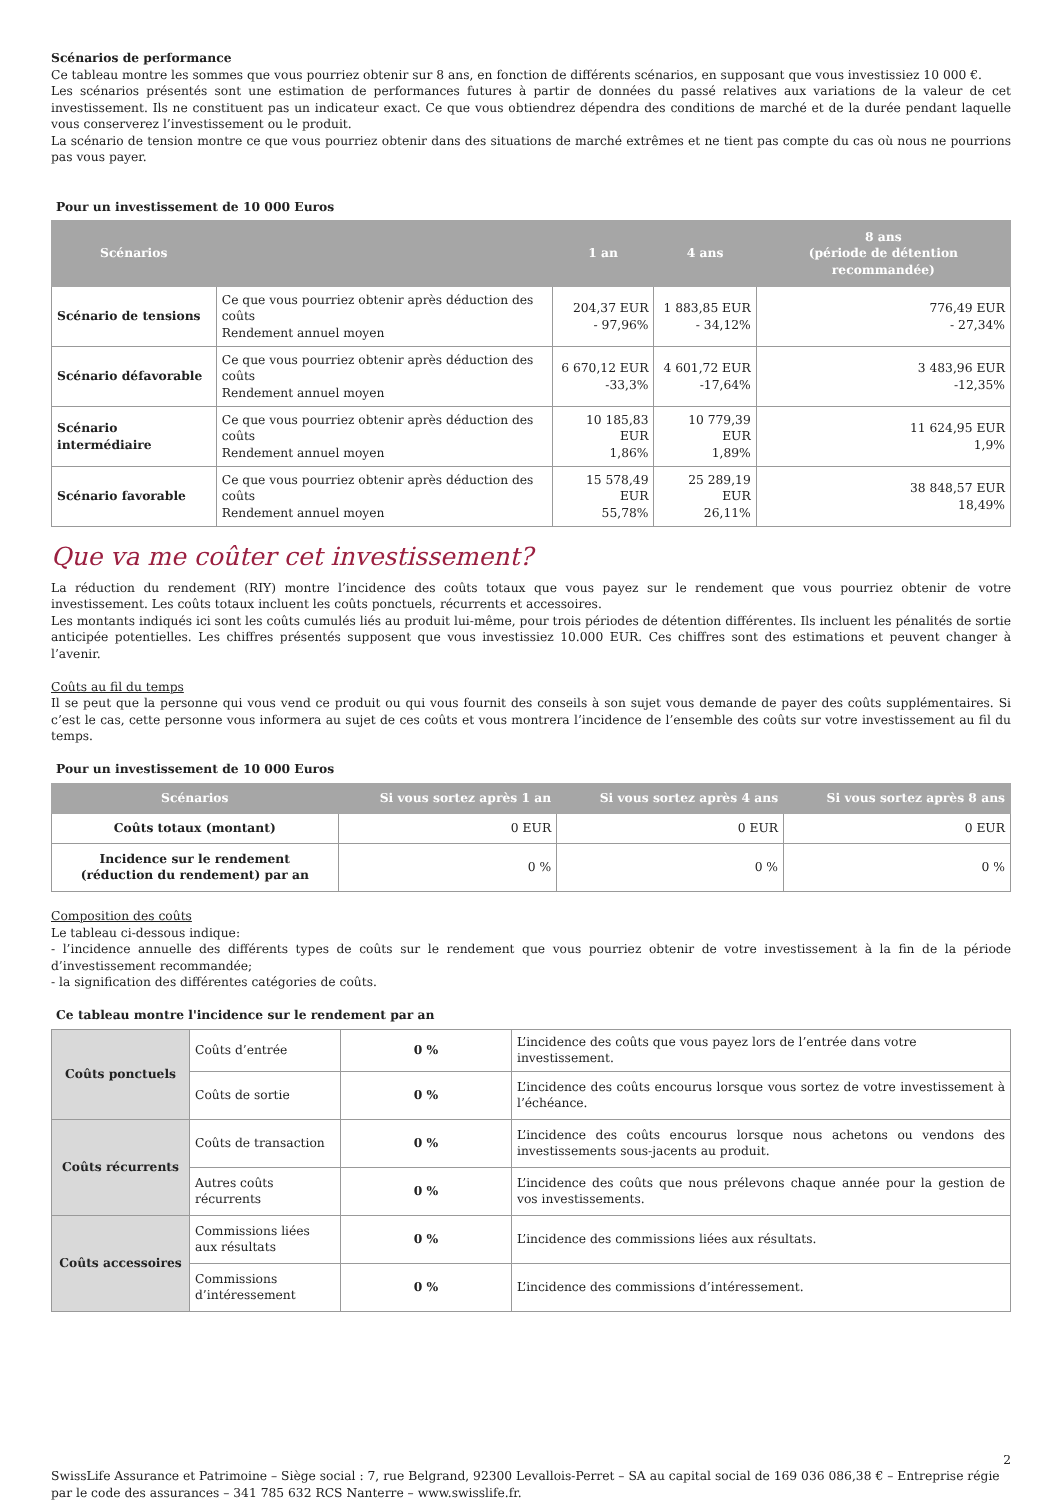Scénarios de performance
Ce tableau montre les sommes que vous pourriez obtenir sur 8 ans, en fonction de différents scénarios, en supposant que vous investissiez 10 000 €.
Les scénarios présentés sont une estimation de performances futures à partir de données du passé relatives aux variations de la valeur de cet investissement. Ils ne constituent pas un indicateur exact. Ce que vous obtiendrez dépendra des conditions de marché et de la durée pendant laquelle vous conserverez l’investissement ou le produit.
La scénario de tension montre ce que vous pourriez obtenir dans des situations de marché extrêmes et ne tient pas compte du cas où nous ne pourrions pas vous payer.
Pour un investissement de 10 000 Euros
| Scénarios | | 1 an | 4 ans | 8 ans (période de détention recommandée) |
| --- | --- | --- | --- | --- |
| Scénario de tensions | Ce que vous pourriez obtenir après déduction des coûts Rendement annuel moyen | 204,37 EUR - 97,96% | 1 883,85 EUR - 34,12% | 776,49 EUR - 27,34% |
| Scénario défavorable | Ce que vous pourriez obtenir après déduction des coûts Rendement annuel moyen | 6 670,12 EUR -33,3% | 4 601,72 EUR -17,64% | 3 483,96 EUR -12,35% |
| Scénario intermédiaire | Ce que vous pourriez obtenir après déduction des coûts Rendement annuel moyen | 10 185,83 EUR 1,86% | 10 779,39 EUR 1,89% | 11 624,95 EUR 1,9% |
| Scénario favorable | Ce que vous pourriez obtenir après déduction des coûts Rendement annuel moyen | 15 578,49 EUR 55,78% | 25 289,19 EUR 26,11% | 38 848,57 EUR 18,49% |
Que va me coûter cet investissement?
La réduction du rendement (RIY) montre l’incidence des coûts totaux que vous payez sur le rendement que vous pourriez obtenir de votre investissement. Les coûts totaux incluent les coûts ponctuels, récurrents et accessoires.
Les montants indiqués ici sont les coûts cumulés liés au produit lui-même, pour trois périodes de détention différentes. Ils incluent les pénalités de sortie anticipée potentielles. Les chiffres présentés supposent que vous investissiez 10.000 EUR. Ces chiffres sont des estimations et peuvent changer à l’avenir.
Coûts au fil du temps
Il se peut que la personne qui vous vend ce produit ou qui vous fournit des conseils à son sujet vous demande de payer des coûts supplémentaires. Si c’est le cas, cette personne vous informera au sujet de ces coûts et vous montrera l’incidence de l’ensemble des coûts sur votre investissement au fil du temps.
Pour un investissement de 10 000 Euros
| Scénarios | Si vous sortez après 1 an | Si vous sortez après 4 ans | Si vous sortez après 8 ans |
| --- | --- | --- | --- |
| Coûts totaux (montant) | 0 EUR | 0 EUR | 0 EUR |
| Incidence sur le rendement (réduction du rendement) par an | 0 % | 0 % | 0 % |
Composition des coûts
Le tableau ci-dessous indique:
- l’incidence annuelle des différents types de coûts sur le rendement que vous pourriez obtenir de votre investissement à la fin de la période d’investissement recommandée;
- la signification des différentes catégories de coûts.
Ce tableau montre l'incidence sur le rendement par an
| Coûts ponctuels | Coûts d’entrée | 0 % | L’incidence des coûts que vous payez lors de l’entrée dans votre investissement. |
| | Coûts de sortie | 0 % | L’incidence des coûts encourus lorsque vous sortez de votre investissement à l’échéance. |
| Coûts récurrents | Coûts de transaction | 0 % | L’incidence des coûts encourus lorsque nous achetons ou vendons des investissements sous-jacents au produit. |
| | Autres coûts récurrents | 0 % | L’incidence des coûts que nous prélevons chaque année pour la gestion de vos investissements. |
| Coûts accessoires | Commissions liées aux résultats | 0 % | L’incidence des commissions liées aux résultats. |
| | Commissions d’intéressement | 0 % | L’incidence des commissions d’intéressement. |
2
SwissLife Assurance et Patrimoine – Siège social : 7, rue Belgrand, 92300 Levallois-Perret – SA au capital social de 169 036 086,38 € – Entreprise régie par le code des assurances – 341 785 632 RCS Nanterre – www.swisslife.fr.